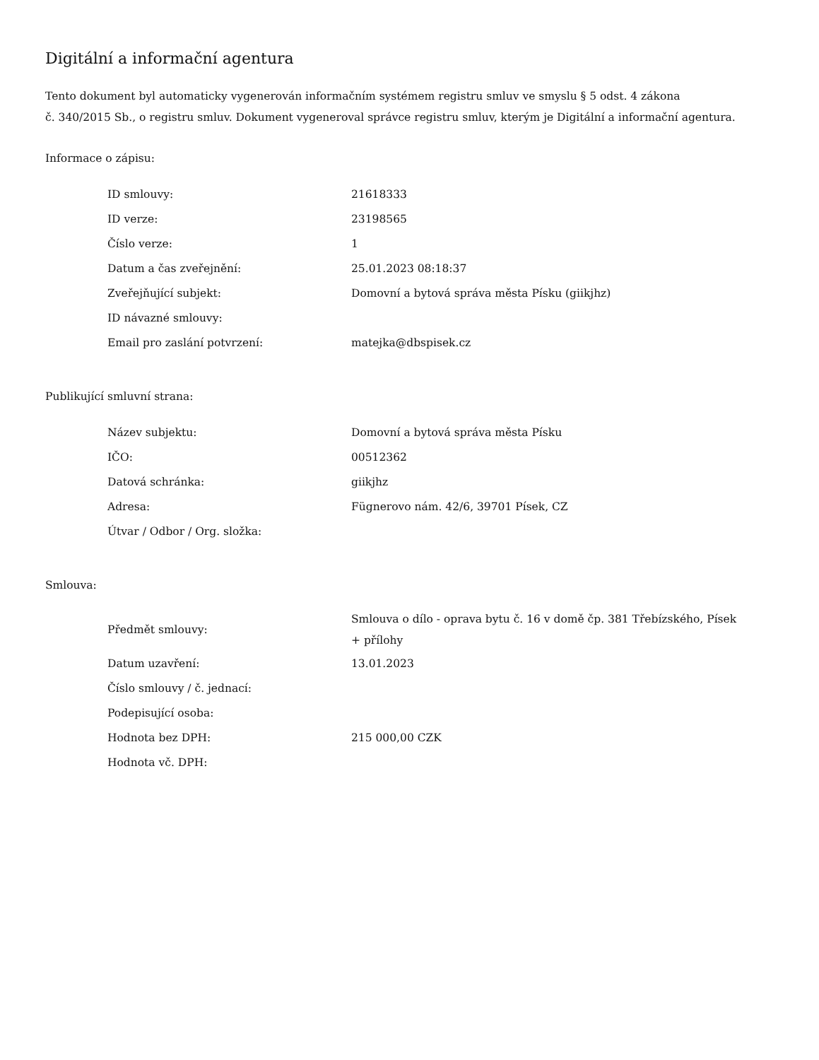Digitální a informační agentura
Tento dokument byl automaticky vygenerován informačním systémem registru smluv ve smyslu § 5 odst. 4 zákona
č. 340/2015 Sb., o registru smluv. Dokument vygeneroval správce registru smluv, kterým je Digitální a informační agentura.
Informace o zápisu:
| ID smlouvy: | 21618333 |
| ID verze: | 23198565 |
| Číslo verze: | 1 |
| Datum a čas zveřejnění: | 25.01.2023 08:18:37 |
| Zveřejňující subjekt: | Domovní a bytová správa města Písku (giikjhz) |
| ID návazné smlouvy: | |
| Email pro zaslání potvrzení: | matejka@dbspisek.cz |
Publikující smluvní strana:
| Název subjektu: | Domovní a bytová správa města Písku |
| IČO: | 00512362 |
| Datová schránka: | giikjhz |
| Adresa: | Fügnerovo nám. 42/6, 39701 Písek, CZ |
| Útvar / Odbor / Org. složka: | |
Smlouva:
| Předmět smlouvy: | Smlouva o dílo - oprava bytu č. 16 v domě čp. 381 Třebízského, Písek + přílohy |
| Datum uzavření: | 13.01.2023 |
| Číslo smlouvy / č. jednací: | |
| Podepisující osoba: | |
| Hodnota bez DPH: | 215 000,00 CZK |
| Hodnota vč. DPH: | |